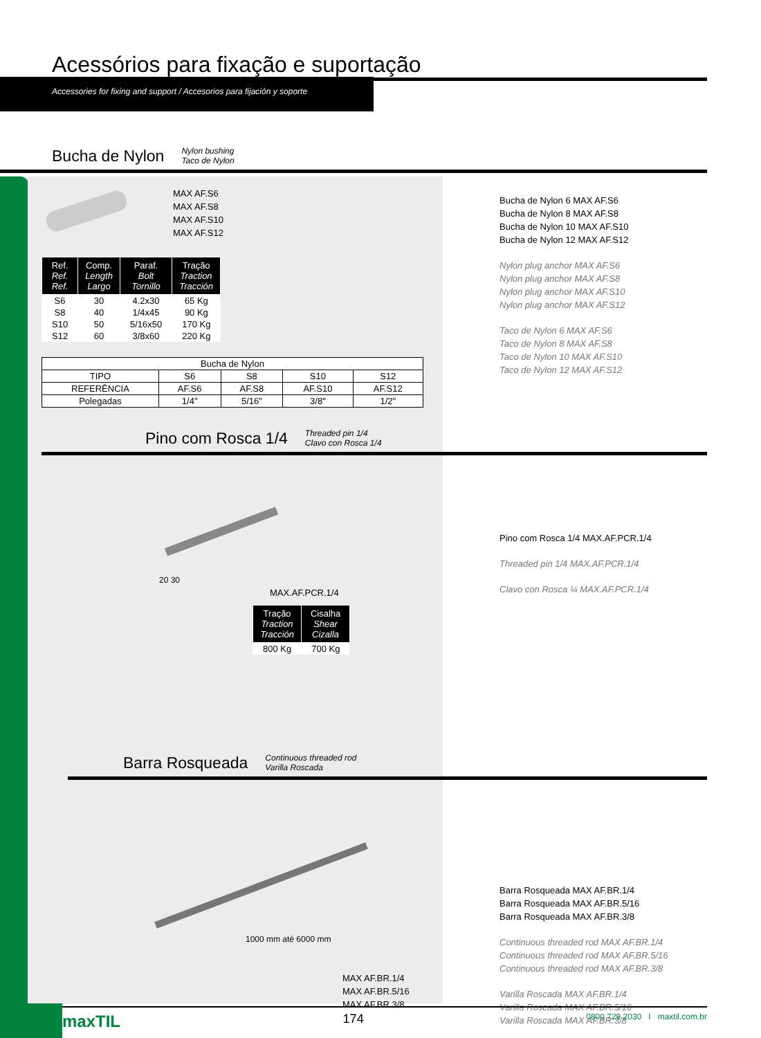Acessórios para fixação e suportação
Accessories for fixing and support / Accesorios para fijación y soporte
Bucha de Nylon Nylon bushing
Taco de Nylon
MAX AF.S6
MAX AF.S8
MAX AF.S10
MAX AF.S12
| Ref. Ref. Ref. | Comp. Length Largo | Paraf. Bolt Tornillo | Tração Traction Tracción |
| --- | --- | --- | --- |
| S6 | 30 | 4.2x30 | 65 Kg |
| S8 | 40 | 1/4x45 | 90 Kg |
| S10 | 50 | 5/16x50 | 170 Kg |
| S12 | 60 | 3/8x60 | 220 Kg |
| Bucha de Nylon | | | | |
| TIPO | S6 | S8 | S10 | S12 |
| REFERÊNCIA | AF.S6 | AF.S8 | AF.S10 | AF.S12 |
| Polegadas | 1/4" | 5/16" | 3/8" | 1/2" |
Bucha de Nylon 6 MAX AF.S6
Bucha de Nylon 8 MAX AF.S8
Bucha de Nylon 10 MAX AF.S10
Bucha de Nylon 12 MAX AF.S12
Nylon plug anchor MAX AF.S6
Nylon plug anchor MAX AF.S8
Nylon plug anchor MAX AF.S10
Nylon plug anchor MAX AF.S12
Taco de Nylon 6 MAX AF.S6
Taco de Nylon 8 MAX AF.S8
Taco de Nylon 10 MAX AF.S10
Taco de Nylon 12 MAX AF.S12
Pino com Rosca 1/4 Threaded pin 1/4
Clavo con Rosca 1/4
20 30
MAX.AF.PCR.1/4
| Tração Traction Tracción | Cisalha Shear Cizalla |
| --- | --- |
| 800 Kg | 700 Kg |
Pino com Rosca 1/4 MAX.AF.PCR.1/4
Threaded pin 1/4 MAX.AF.PCR.1/4
Clavo con Rosca ¼ MAX.AF.PCR.1/4
Barra Rosqueada Continuous threaded rod
Varilla Roscada
1000 mm até 6000 mm
MAX AF.BR.1/4
MAX AF.BR.5/16
MAX AF.BR.3/8
Barra Rosqueada MAX AF.BR.1/4
Barra Rosqueada MAX AF.BR.5/16
Barra Rosqueada MAX AF.BR.3/8
Continuous threaded rod MAX AF.BR.1/4
Continuous threaded rod MAX AF.BR.5/16
Continuous threaded rod MAX AF.BR.3/8
Varilla Roscada MAX AF.BR.1/4
Varilla Roscada MAX AF.BR.5/16
Varilla Roscada MAX AF.BR.3/8
maxTIL 174 0800 729 2030 I maxtil.com.br